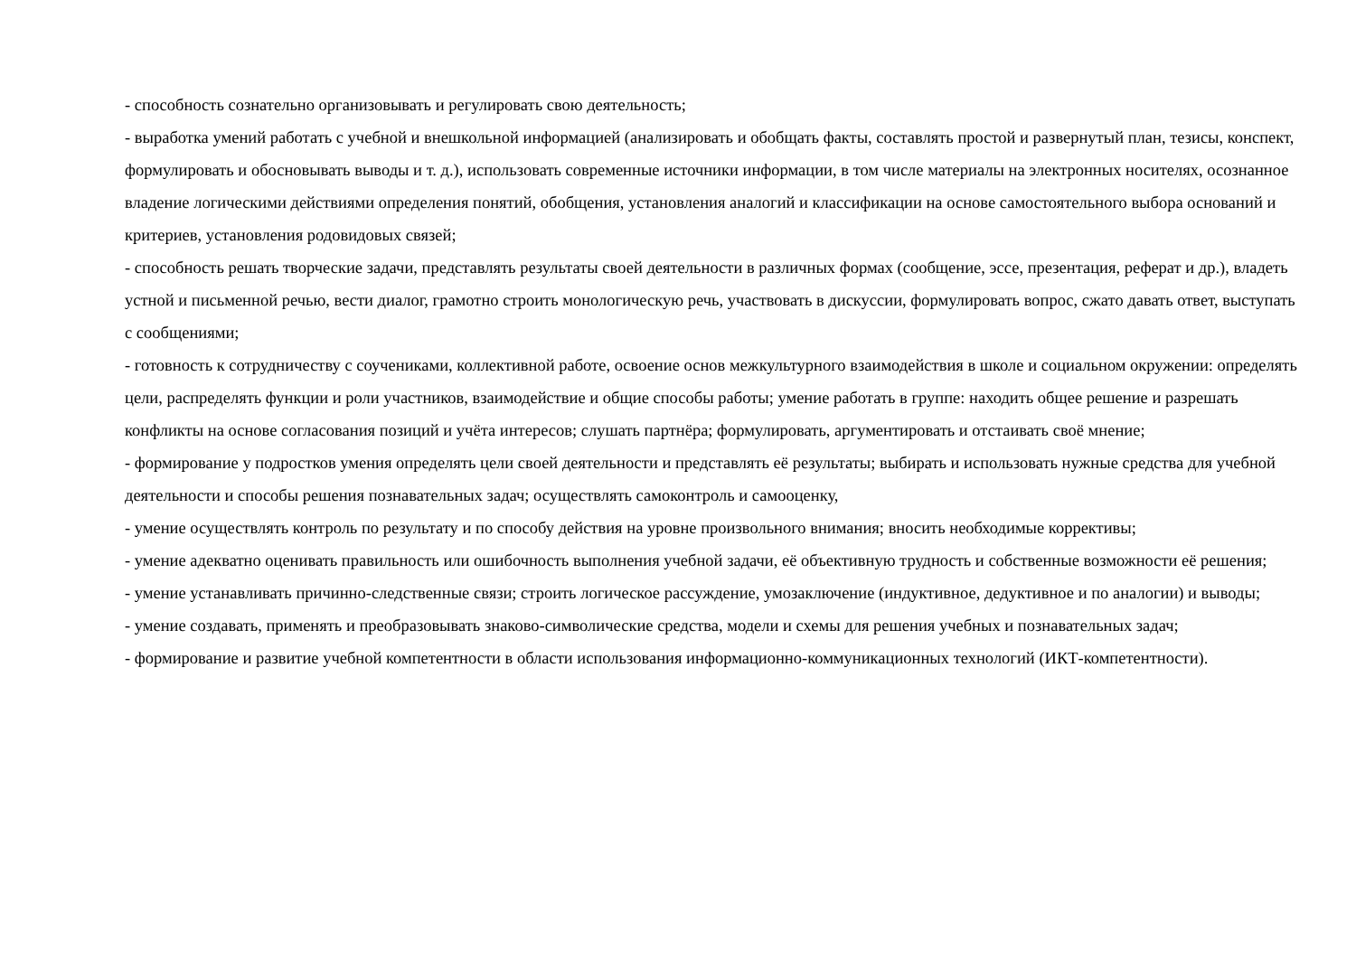- способность сознательно организовывать и регулировать свою деятельность;
- выработка умений работать с учебной и внешкольной информацией (анализировать и обобщать факты, составлять простой и развернутый план, тезисы, конспект, формулировать и обосновывать выводы и т. д.), использовать современные источники информации, в том числе материалы на электронных носителях, осознанное владение логическими действиями определения понятий, обобщения, установления аналогий и классификации на основе самостоятельного выбора оснований и критериев, установления родовидовых связей;
- способность решать творческие задачи, представлять результаты своей деятельности в различных формах (сообщение, эссе, презентация, реферат и др.), владеть устной и письменной речью, вести диалог, грамотно строить монологическую речь, участвовать в дискуссии, формулировать вопрос, сжато давать ответ, выступать с сообщениями;
- готовность к сотрудничеству с соучениками, коллективной работе, освоение основ межкультурного взаимодействия в школе и социальном окружении: определять цели, распределять функции и роли участников, взаимодействие и общие способы работы; умение работать в группе: находить общее решение и разрешать конфликты на основе согласования позиций и учёта интересов; слушать партнёра; формулировать, аргументировать и отстаивать своё мнение;
- формирование у подростков умения определять цели своей деятельности и представлять её результаты; выбирать и использовать нужные средства для учебной деятельности и способы решения познавательных задач; осуществлять самоконтроль и самооценку,
- умение осуществлять контроль по результату и по способу действия на уровне произвольного внимания; вносить необходимые коррективы;
- умение адекватно оценивать правильность или ошибочность выполнения учебной задачи, её объективную трудность и собственные возможности её решения;
- умение устанавливать причинно-следственные связи; строить логическое рассуждение, умозаключение (индуктивное, дедуктивное и по аналогии) и выводы;
- умение создавать, применять и преобразовывать знаково-символические средства, модели и схемы для решения учебных и познавательных задач;
- формирование и развитие учебной компетентности в области использования информационно-коммуникационных технологий (ИКТ-компетентности).